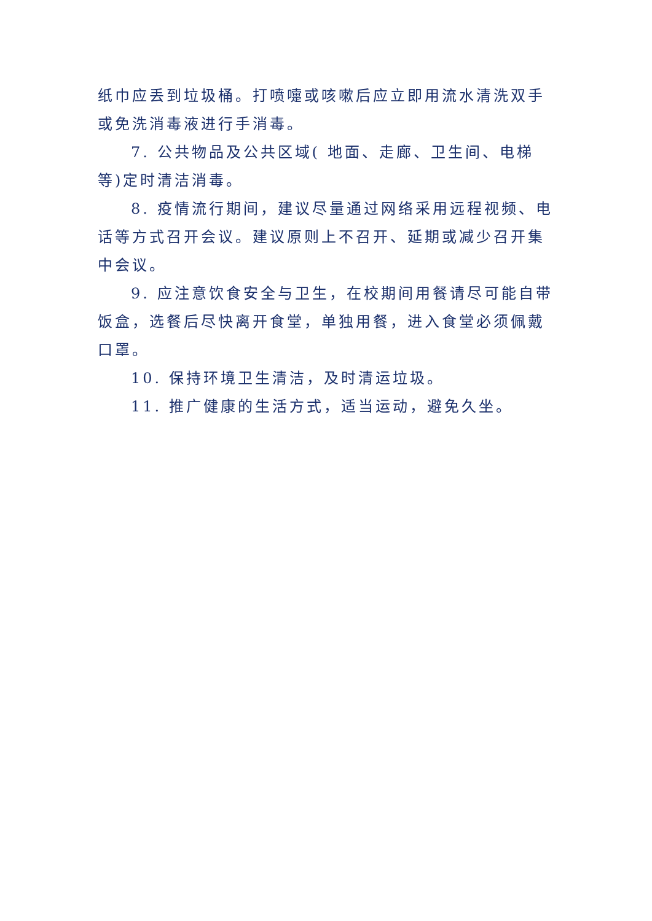纸巾应丢到垃圾桶。打喷嚏或咳嗽后应立即用流水清洗双手或免洗消毒液进行手消毒。
7. 公共物品及公共区域( 地面、走廊、卫生间、电梯等)定时清洁消毒。
8. 疫情流行期间，建议尽量通过网络采用远程视频、电话等方式召开会议。建议原则上不召开、延期或减少召开集中会议。
9. 应注意饮食安全与卫生，在校期间用餐请尽可能自带饭盒，选餐后尽快离开食堂，单独用餐，进入食堂必须佩戴口罩。
10. 保持环境卫生清洁，及时清运垃圾。
11. 推广健康的生活方式，适当运动，避免久坐。